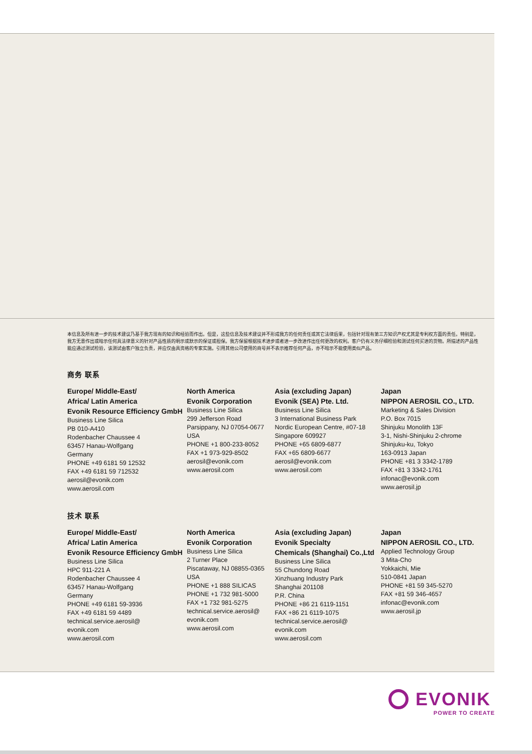本信息及所有进一步的技术建议乃基于我方现有的知识和经验而作出。但是，这些信息及技术建议并不形成我方的任何责任或其它法律后果，包括针对现有第三方知识产权尤其是专利权方面的责任。特别是，我方无意作出或暗示任何具法律意义的针对产品性质的明示或默示的保证或担保。我方保留根据技术进步或者进一步改进作出任何更改的权利。客户仍有义务仔细检验和测试任何买进的货物。所描述的产品性能应通过测试检验，该测试由客户独立负责，并应仅由具资格的专家实施。引用其他公司使用的商号并不表示推荐任何产品，亦不暗示不能使用类似产品。
商务 联系
Europe/ Middle-East/
Africa/ Latin America
Evonik Resource Efficiency GmbH
Business Line Silica
PB 010-A410
Rodenbacher Chaussee 4
63457 Hanau-Wolfgang
Germany
PHONE +49 6181 59 12532
FAX +49 6181 59 712532
aerosil@evonik.com
www.aerosil.com
North America
Evonik Corporation
Business Line Silica
299 Jefferson Road
Parsippany, NJ 07054-0677
USA
PHONE +1 800-233-8052
FAX +1 973-929-8502
aerosil@evonik.com
www.aerosil.com
Asia (excluding Japan)
Evonik (SEA) Pte. Ltd.
Business Line Silica
3 International Business Park
Nordic European Centre, #07-18
Singapore 609927
PHONE +65 6809-6877
FAX +65 6809-6677
aerosil@evonik.com
www.aerosil.com
Japan
NIPPON AEROSIL CO., LTD.
Marketing & Sales Division
P.O. Box 7015
Shinjuku Monolith 13F
3-1, Nishi-Shinjuku 2-chrome
Shinjuku-ku, Tokyo
163-0913 Japan
PHONE +81 3 3342-1789
FAX +81 3 3342-1761
infonac@evonik.com
www.aerosil.jp
技术 联系
Europe/ Middle-East/
Africa/ Latin America
Evonik Resource Efficiency GmbH
Business Line Silica
HPC 911-221 A
Rodenbacher Chaussee 4
63457 Hanau-Wolfgang
Germany
PHONE +49 6181 59-3936
FAX +49 6181 59 4489
technical.service.aerosil@
evonik.com
www.aerosil.com
North America
Evonik Corporation
Business Line Silica
2 Turner Place
Piscataway, NJ 08855-0365
USA
PHONE +1 888 SILICAS
PHONE +1 732 981-5000
FAX +1 732 981-5275
technical.service.aerosil@
evonik.com
www.aerosil.com
Asia (excluding Japan)
Evonik Specialty
Chemicals (Shanghai) Co.,Ltd
Business Line Silica
55 Chundong Road
Xinzhuang Industry Park
Shanghai 201108
P.R. China
PHONE +86 21 6119-1151
FAX +86 21 6119-1075
technical.service.aerosil@
evonik.com
www.aerosil.com
Japan
NIPPON AEROSIL CO., LTD.
Applied Technology Group
3 Mita-Cho
Yokkaichi, Mie
510-0841 Japan
PHONE +81 59 345-5270
FAX +81 59 346-4657
infonac@evonik.com
www.aerosil.jp
EVONIK
POWER TO CREATE